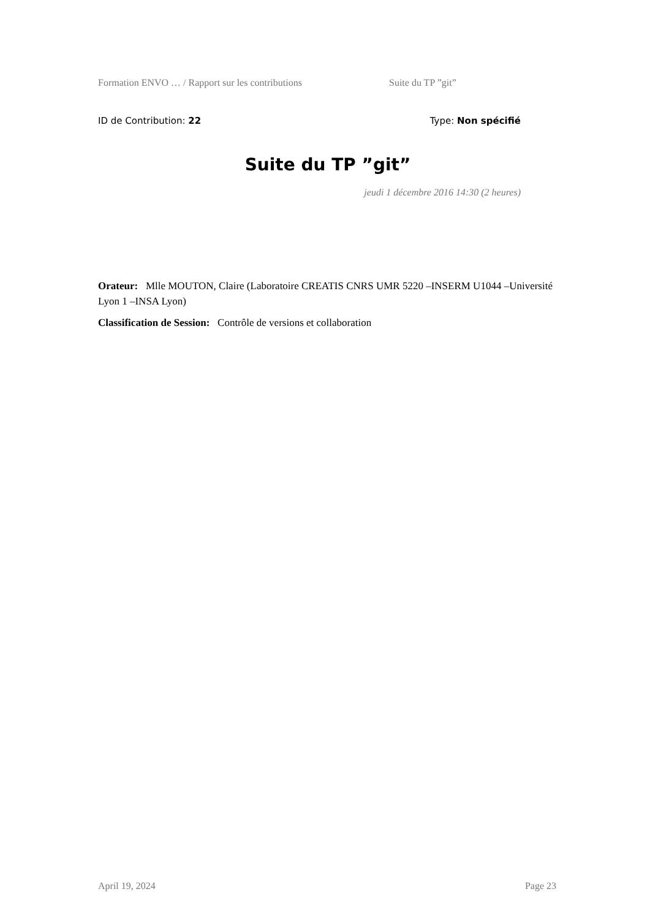Formation ENVO … / Rapport sur les contributions Suite du TP ”git”
ID de Contribution: 22 Type: Non spécifié
Suite du TP ”git”
jeudi 1 décembre 2016 14:30 (2 heures)
Orateur: Mlle MOUTON, Claire (Laboratoire CREATIS CNRS UMR 5220 –INSERM U1044 –Université Lyon 1 –INSA Lyon)
Classification de Session: Contrôle de versions et collaboration
April 19, 2024 Page 23